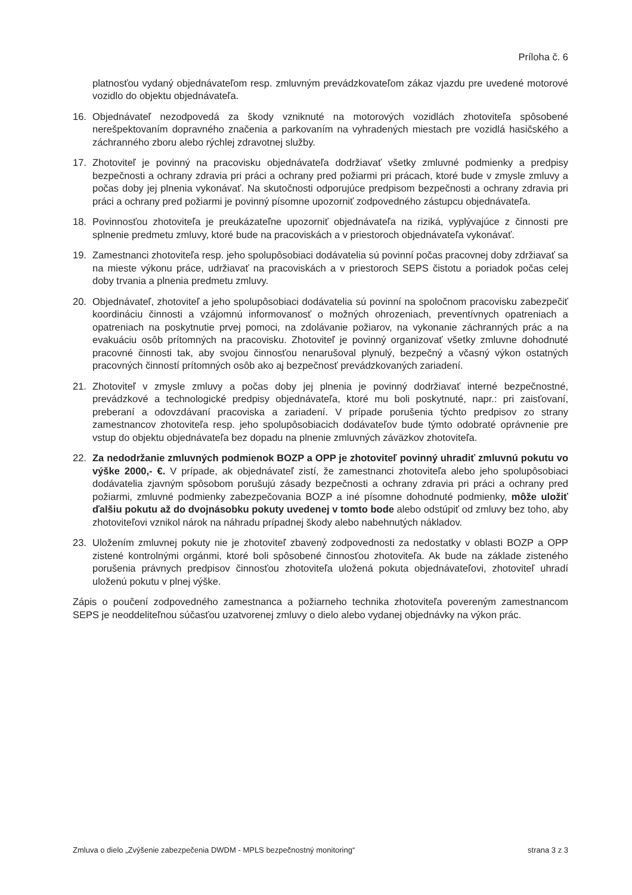Príloha č. 6
platnosťou vydaný objednávateľom resp. zmluvným prevádzkovateľom zákaz vjazdu pre uvedené motorové vozidlo do objektu objednávateľa.
16. Objednávateľ nezodpovedá za škody vzniknuté na motorových vozidlách zhotoviteľa spôsobené nerešpektovaním dopravného značenia a parkovaním na vyhradených miestach pre vozidlá hasičského a záchranného zboru alebo rýchlej zdravotnej služby.
17. Zhotoviteľ je povinný na pracovisku objednávateľa dodržiavať všetky zmluvné podmienky a predpisy bezpečnosti a ochrany zdravia pri práci a ochrany pred požiarmi pri prácach, ktoré bude v zmysle zmluvy a počas doby jej plnenia vykonávať. Na skutočnosti odporujúce predpisom bezpečnosti a ochrany zdravia pri práci a ochrany pred požiarmi je povinný písomne upozorniť zodpovedného zástupcu objednávateľa.
18. Povinnosťou zhotoviteľa je preukázateľne upozorniť objednávateľa na riziká, vyplývajúce z činnosti pre splnenie predmetu zmluvy, ktoré bude na pracoviskách a v priestoroch objednávateľa vykonávať.
19. Zamestnanci zhotoviteľa resp. jeho spolupôsobiaci dodávatelia sú povinní počas pracovnej doby zdržiavať sa na mieste výkonu práce, udržiavať na pracoviskách a v priestoroch SEPS čistotu a poriadok počas celej doby trvania a plnenia predmetu zmluvy.
20. Objednávateľ, zhotoviteľ a jeho spolupôsobiaci dodávatelia sú povinní na spoločnom pracovisku zabezpečiť koordináciu činnosti a vzájomnú informovanosť o možných ohrozeniach, preventívnych opatreniach a opatreniach na poskytnutie prvej pomoci, na zdolávanie požiarov, na vykonanie záchranných prác a na evakuáciu osôb prítomných na pracovisku. Zhotoviteľ je povinný organizovať všetky zmluvne dohodnuté pracovné činnosti tak, aby svojou činnosťou nenarušoval plynulý, bezpečný a včasný výkon ostatných pracovných činností prítomných osôb ako aj bezpečnosť prevádzkovaných zariadení.
21. Zhotoviteľ v zmysle zmluvy a počas doby jej plnenia je povinný dodržiavať interné bezpečnostné, prevádzkové a technologické predpisy objednávateľa, ktoré mu boli poskytnuté, napr.: pri zaisťovaní, preberaní a odovzdávaní pracoviska a zariadení. V prípade porušenia týchto predpisov zo strany zamestnancov zhotoviteľa resp. jeho spolupôsobiacich dodávateľov bude týmto odobraté oprávnenie pre vstup do objektu objednávateľa bez dopadu na plnenie zmluvných záväzkov zhotoviteľa.
22. Za nedodržanie zmluvných podmienok BOZP a OPP je zhotoviteľ povinný uhradiť zmluvnú pokutu vo výške 2000,- €. V prípade, ak objednávateľ zistí, že zamestnanci zhotoviteľa alebo jeho spolupôsobiaci dodávatelia zjavným spôsobom porušujú zásady bezpečnosti a ochrany zdravia pri práci a ochrany pred požiarmi, zmluvné podmienky zabezpečovania BOZP a iné písomne dohodnuté podmienky, môže uložiť ďalšiu pokutu až do dvojnásobku pokuty uvedenej v tomto bode alebo odstúpiť od zmluvy bez toho, aby zhotoviteľovi vznikol nárok na náhradu prípadnej škody alebo nabehnutých nákladov.
23. Uložením zmluvnej pokuty nie je zhotoviteľ zbavený zodpovednosti za nedostatky v oblasti BOZP a OPP zistené kontrolnými orgánmi, ktoré boli spôsobené činnosťou zhotoviteľa. Ak bude na základe zisteného porušenia právnych predpisov činnosťou zhotoviteľa uložená pokuta objednávateľovi, zhotoviteľ uhradí uloženú pokutu v plnej výške.
Zápis o poučení zodpovedného zamestnanca a požiarneho technika zhotoviteľa povereným zamestnancom SEPS je neoddeliteľnou súčasťou uzatvorenej zmluvy o dielo alebo vydanej objednávky na výkon prác.
Zmluva o dielo „Zvýšenie zabezpečenia DWDM - MPLS bezpečnostný monitoring“ strana 3 z 3